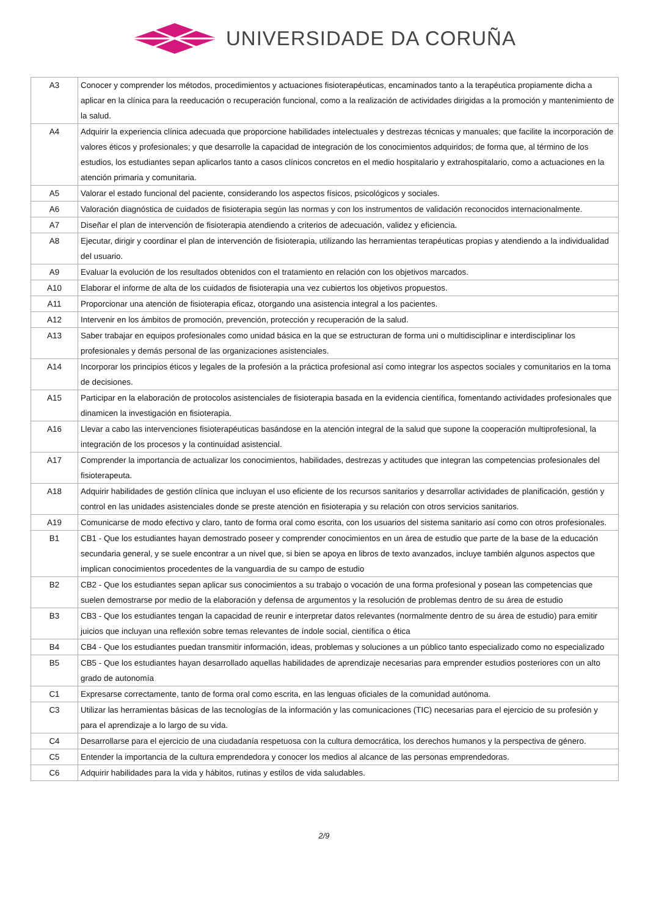UNIVERSIDADE DA CORUÑA
| A3 | Conocer y comprender los métodos, procedimientos y actuaciones fisioterapéuticas, encaminados tanto a la terapéutica propiamente dicha a aplicar en la clínica para la reeducación o recuperación funcional, como a la realización de actividades dirigidas a la promoción y mantenimiento de la salud. |
| A4 | Adquirir la experiencia clínica adecuada que proporcione habilidades intelectuales y destrezas técnicas y manuales; que facilite la incorporación de valores éticos y profesionales; y que desarrolle la capacidad de integración de los conocimientos adquiridos; de forma que, al término de los estudios, los estudiantes sepan aplicarlos tanto a casos clínicos concretos en el medio hospitalario y extrahospitalario, como a actuaciones en la atención primaria y comunitaria. |
| A5 | Valorar el estado funcional del paciente, considerando los aspectos físicos, psicológicos y sociales. |
| A6 | Valoración diagnóstica de cuidados de fisioterapia según las normas y con los instrumentos de validación reconocidos internacionalmente. |
| A7 | Diseñar el plan de intervención de fisioterapia atendiendo a criterios de adecuación, validez y eficiencia. |
| A8 | Ejecutar, dirigir y coordinar el plan de intervención de fisioterapia, utilizando las herramientas terapéuticas propias y atendiendo a la individualidad del usuario. |
| A9 | Evaluar la evolución de los resultados obtenidos con el tratamiento en relación con los objetivos marcados. |
| A10 | Elaborar el informe de alta de los cuidados de fisioterapia una vez cubiertos los objetivos propuestos. |
| A11 | Proporcionar una atención de fisioterapia eficaz, otorgando una asistencia integral a los pacientes. |
| A12 | Intervenir en los ámbitos de promoción, prevención, protección y recuperación de la salud. |
| A13 | Saber trabajar en equipos profesionales como unidad básica en la que se estructuran de forma uni o multidisciplinar e interdisciplinar los profesionales y demás personal de las organizaciones asistenciales. |
| A14 | Incorporar los principios éticos y legales de la profesión a la práctica profesional así como integrar los aspectos sociales y comunitarios en la toma de decisiones. |
| A15 | Participar en la elaboración de protocolos asistenciales de fisioterapia basada en la evidencia científica, fomentando actividades profesionales que dinamicen la investigación en fisioterapia. |
| A16 | Llevar a cabo las intervenciones fisioterapéuticas basándose en la atención integral de la salud que supone la cooperación multiprofesional, la integración de los procesos y la continuidad asistencial. |
| A17 | Comprender la importancia de actualizar los conocimientos, habilidades, destrezas y actitudes que integran las competencias profesionales del fisioterapeuta. |
| A18 | Adquirir habilidades de gestión clínica que incluyan el uso eficiente de los recursos sanitarios y desarrollar actividades de planificación, gestión y control en las unidades asistenciales donde se preste atención en fisioterapia y su relación con otros servicios sanitarios. |
| A19 | Comunicarse de modo efectivo y claro, tanto de forma oral como escrita, con los usuarios del sistema sanitario así como con otros profesionales. |
| B1 | CB1 - Que los estudiantes hayan demostrado poseer y comprender conocimientos en un área de estudio que parte de la base de la educación secundaria general, y se suele encontrar a un nivel que, si bien se apoya en libros de texto avanzados, incluye también algunos aspectos que implican conocimientos procedentes de la vanguardia de su campo de estudio |
| B2 | CB2 - Que los estudiantes sepan aplicar sus conocimientos a su trabajo o vocación de una forma profesional y posean las competencias que suelen demostrarse por medio de la elaboración y defensa de argumentos y la resolución de problemas dentro de su área de estudio |
| B3 | CB3 - Que los estudiantes tengan la capacidad de reunir e interpretar datos relevantes (normalmente dentro de su área de estudio) para emitir juicios que incluyan una reflexión sobre temas relevantes de índole social, científica o ética |
| B4 | CB4 - Que los estudiantes puedan transmitir información, ideas, problemas y soluciones a un público tanto especializado como no especializado |
| B5 | CB5 - Que los estudiantes hayan desarrollado aquellas habilidades de aprendizaje necesarias para emprender estudios posteriores con un alto grado de autonomía |
| C1 | Expresarse correctamente, tanto de forma oral como escrita, en las lenguas oficiales de la comunidad autónoma. |
| C3 | Utilizar las herramientas básicas de las tecnologías de la información y las comunicaciones (TIC) necesarias para el ejercicio de su profesión y para el aprendizaje a lo largo de su vida. |
| C4 | Desarrollarse para el ejercicio de una ciudadanía respetuosa con la cultura democrática, los derechos humanos y la perspectiva de género. |
| C5 | Entender la importancia de la cultura emprendedora y conocer los medios al alcance de las personas emprendedoras. |
| C6 | Adquirir habilidades para la vida y hábitos, rutinas y estilos de vida saludables. |
2/9